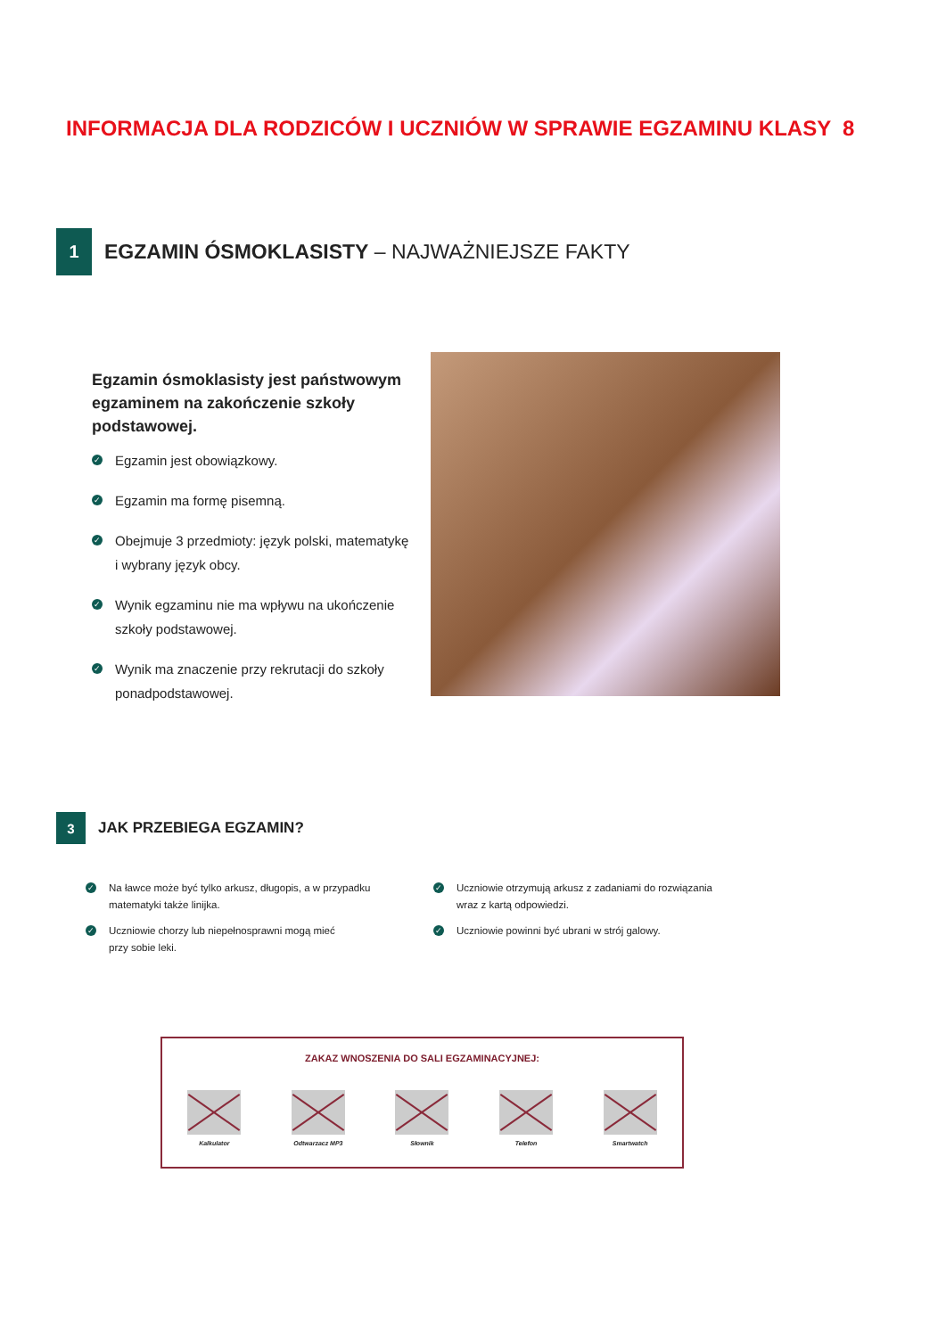INFORMACJA DLA RODZICÓW I UCZNIÓW W SPRAWIE EGZAMINU KLASY 8
1
EGZAMIN ÓSMOKLASISTY – NAJWAŻNIEJSZE FAKTY
Egzamin ósmoklasisty jest państwowym egzaminem na zakończenie szkoły podstawowej.
✓ Egzamin jest obowiązkowy.
✓ Egzamin ma formę pisemną.
✓ Obejmuje 3 przedmioty: język polski, matematykę
i wybrany język obcy.
✓ Wynik egzaminu nie ma wpływu na ukończenie
szkoły podstawowej.
✓ Wynik ma znaczenie przy rekrutacji do szkoły
ponadpodstawowej.
3
JAK PRZEBIEGA EGZAMIN?
✓ Na ławce może być tylko arkusz, długopis, a w przypadku
matematyki także linijka.
✓ Uczniowie chorzy lub niepełnosprawni mogą mieć
przy sobie leki.
✓ Uczniowie otrzymują arkusz z zadaniami do rozwiązania
wraz z kartą odpowiedzi.
✓ Uczniowie powinni być ubrani w strój galowy.
ZAKAZ WNOSZENIA DO SALI EGZAMINACYJNEJ:
Kalkulator Odtwarzacz MP3 Słownik Telefon Smartwatch